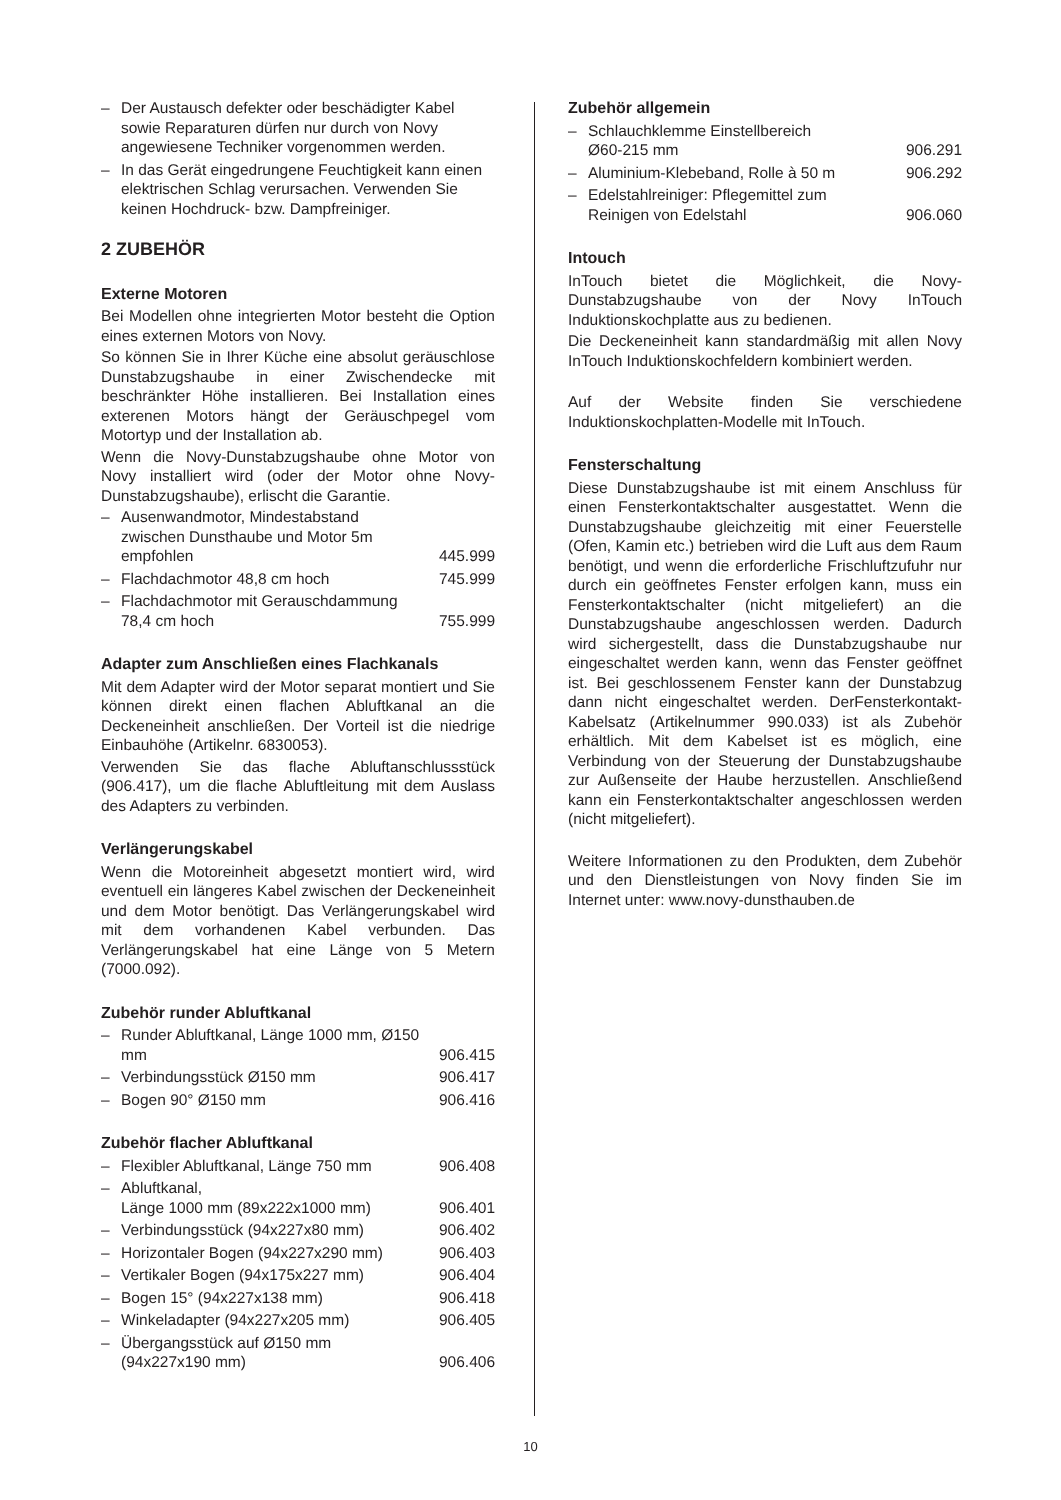– Der Austausch defekter oder beschädigter Kabel sowie Reparaturen dürfen nur durch von Novy angewiesene Techniker vorgenommen werden.
– In das Gerät eingedrungene Feuchtigkeit kann einen elektrischen Schlag verursachen. Verwenden Sie keinen Hochdruck- bzw. Dampfreiniger.
2 ZUBEHÖR
Externe Motoren
Bei Modellen ohne integrierten Motor besteht die Option eines externen Motors von Novy.
So können Sie in Ihrer Küche eine absolut geräuschlose Dunstabzugshaube in einer Zwischendecke mit beschränkter Höhe installieren. Bei Installation eines exterenen Motors hängt der Geräuschpegel vom Motortyp und der Installation ab.
Wenn die Novy-Dunstabzugshaube ohne Motor von Novy installiert wird (oder der Motor ohne Novy-Dunstabzugshaube), erlischt die Garantie.
– Ausenwandmotor, Mindestabstand zwischen Dunsthaube und Motor 5m empfohlen 445.999
– Flachdachmotor 48,8 cm hoch 745.999
– Flachdachmotor mit Gerauschdammung 78,4 cm hoch 755.999
Adapter zum Anschließen eines Flachkanals
Mit dem Adapter wird der Motor separat montiert und Sie können direkt einen flachen Abluftkanal an die Deckeneinheit anschließen. Der Vorteil ist die niedrige Einbauhöhe (Artikelnr. 6830053).
Verwenden Sie das flache Abluftanschlussstück (906.417), um die flache Abluftleitung mit dem Auslass des Adapters zu verbinden.
Verlängerungskabel
Wenn die Motoreinheit abgesetzt montiert wird, wird eventuell ein längeres Kabel zwischen der Deckeneinheit und dem Motor benötigt. Das Verlängerungskabel wird mit dem vorhandenen Kabel verbunden. Das Verlängerungskabel hat eine Länge von 5 Metern (7000.092).
Zubehör runder Abluftkanal
– Runder Abluftkanal, Länge 1000 mm, Ø150 mm 906.415
– Verbindungsstück Ø150 mm 906.417
– Bogen 90° Ø150 mm 906.416
Zubehör flacher Abluftkanal
– Flexibler Abluftkanal, Länge 750 mm 906.408
– Abluftkanal,
Länge 1000 mm (89x222x1000 mm) 906.401
– Verbindungsstück (94x227x80 mm) 906.402
– Horizontaler Bogen (94x227x290 mm) 906.403
– Vertikaler Bogen (94x175x227 mm) 906.404
– Bogen 15° (94x227x138 mm) 906.418
– Winkeladapter (94x227x205 mm) 906.405
– Übergangsstück auf Ø150 mm (94x227x190 mm) 906.406
Zubehör allgemein
– Schlauchklemme Einstellbereich
Ø60-215 mm 906.291
– Aluminium-Klebeband, Rolle à 50 m 906.292
– Edelstahlreiniger: Pflegemittel zum Reinigen von Edelstahl 906.060
Intouch
InTouch bietet die Möglichkeit, die Novy-Dunstabzugshaube von der Novy InTouch Induktionskochplatte aus zu bedienen.
Die Deckeneinheit kann standardmäßig mit allen Novy InTouch Induktionskochfeldern kombiniert werden.
Auf der Website finden Sie verschiedene Induktionskochplatten-Modelle mit InTouch.
Fensterschaltung
Diese Dunstabzugshaube ist mit einem Anschluss für einen Fensterkontaktschalter ausgestattet. Wenn die Dunstabzugshaube gleichzeitig mit einer Feuerstelle (Ofen, Kamin etc.) betrieben wird die Luft aus dem Raum benötigt, und wenn die erforderliche Frischluftzufuhr nur durch ein geöffnetes Fenster erfolgen kann, muss ein Fensterkontaktschalter (nicht mitgeliefert) an die Dunstabzugshaube angeschlossen werden. Dadurch wird sichergestellt, dass die Dunstabzugshaube nur eingeschaltet werden kann, wenn das Fenster geöffnet ist. Bei geschlossenem Fenster kann der Dunstabzug dann nicht eingeschaltet werden. DerFensterkontakt-Kabelsatz (Artikelnummer 990.033) ist als Zubehör erhältlich. Mit dem Kabelset ist es möglich, eine Verbindung von der Steuerung der Dunstabzugshaube zur Außenseite der Haube herzustellen. Anschließend kann ein Fensterkontaktschalter angeschlossen werden (nicht mitgeliefert).
Weitere Informationen zu den Produkten, dem Zubehör und den Dienstleistungen von Novy finden Sie im Internet unter: www.novy-dunsthauben.de
10